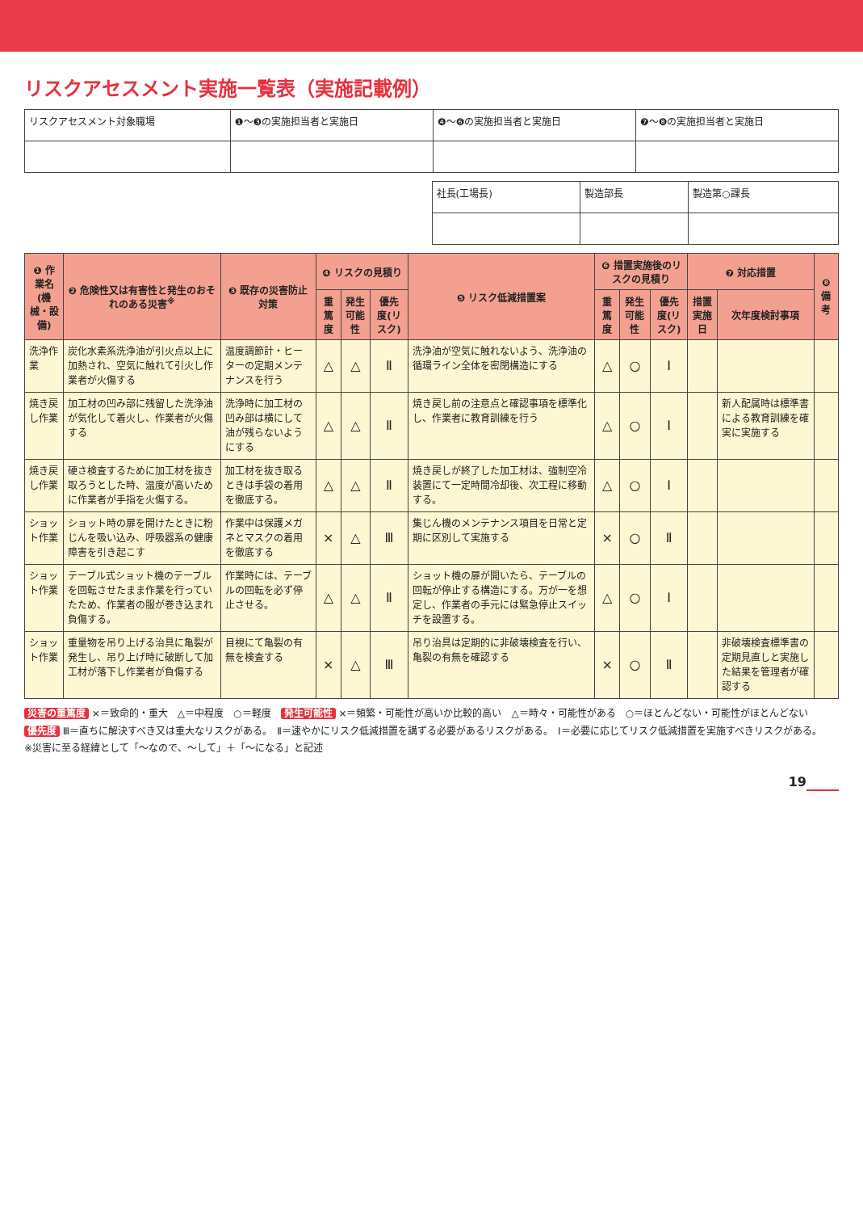リスクアセスメント実施一覧表（実施記載例）
| リスクアセスメント対象職場 | ❶〜❸の実施担当者と実施日 | ❹〜❻の実施担当者と実施日 | ❼〜❽の実施担当者と実施日 |
| 社長(工場長) | 製造部長 | 製造第○課長 |
| ❶ 作業名 (機械・設備) | ❷ 危険性又は有害性と発生のおそれのある災害<sup>※</sup> | ❸ 既存の災害防止対策 | ❹ リスクの見積り | | | ❺ リスク低減措置案 | ❻ 措置実施後のリスクの見積り | | | ❼ 対応措置 | | ❽ 備考 |
| --- | --- | --- | --- | --- | --- | --- | --- | --- | --- | --- | --- | --- |
| | | | 重篤度 | 発生可能性 | 優先度(リスク) | | 重篤度 | 発生可能性 | 優先度(リスク) | 措置実施日 | 次年度検討事項 | |
| 洗浄作業 | 炭化水素系洗浄油が引火点以上に加熱され、空気に触れて引火し作業者が火傷する | 温度調節計・ヒーターの定期メンテナンスを行う | △ | △ | Ⅱ | 洗浄油が空気に触れないよう、洗浄油の循環ライン全体を密閉構造にする | △ | ○ | Ⅰ | | | |
| 焼き戻し作業 | 加工材の凹み部に残留した洗浄油が気化して着火し、作業者が火傷する | 洗浄時に加工材の凹み部は横にして油が残らないようにする | △ | △ | Ⅱ | 焼き戻し前の注意点と確認事項を標準化し、作業者に教育訓練を行う | △ | ○ | Ⅰ | | 新人配属時は標準書による教育訓練を確実に実施する | |
| 焼き戻し作業 | 硬さ検査するために加工材を抜き取ろうとした時、温度が高いために作業者が手指を火傷する。 | 加工材を抜き取るときは手袋の着用を徹底する。 | △ | △ | Ⅱ | 焼き戻しが終了した加工材は、強制空冷装置にて一定時間冷却後、次工程に移動する。 | △ | ○ | Ⅰ | | | |
| ショット作業 | ショット時の扉を開けたときに粉じんを吸い込み、呼吸器系の健康障害を引き起こす | 作業中は保護メガネとマスクの着用を徹底する | × | △ | Ⅲ | 集じん機のメンテナンス項目を日常と定期に区別して実施する | × | ○ | Ⅱ | | | |
| ショット作業 | テーブル式ショット機のテーブルを回転させたまま作業を行っていたため、作業者の服が巻き込まれ負傷する。 | 作業時には、テーブルの回転を必ず停止させる。 | △ | △ | Ⅱ | ショット機の扉が開いたら、テーブルの回転が停止する構造にする。万が一を想定し、作業者の手元には緊急停止スイッチを設置する。 | △ | ○ | Ⅰ | | | |
| ショット作業 | 重量物を吊り上げる治具に亀裂が発生し、吊り上げ時に破断して加工材が落下し作業者が負傷する | 目視にて亀裂の有無を検査する | × | △ | Ⅲ | 吊り治具は定期的に非破壊検査を行い、亀裂の有無を確認する | × | ○ | Ⅱ | | 非破壊検査標準書の定期見直しと実施した結果を管理者が確認する | |
災害の重篤度 ×＝致命的・重大　△＝中程度　○＝軽度　発生可能性 ×＝頻繁・可能性が高いか比較的高い　△＝時々・可能性がある　○＝ほとんどない・可能性がほとんどない
優先度 Ⅲ＝直ちに解決すべき又は重大なリスクがある。　Ⅱ＝速やかにリスク低減措置を講ずる必要があるリスクがある。　Ⅰ＝必要に応じてリスク低減措置を実施すべきリスクがある。
※災害に至る経緯として「〜なので、〜して」＋「〜になる」と記述
19